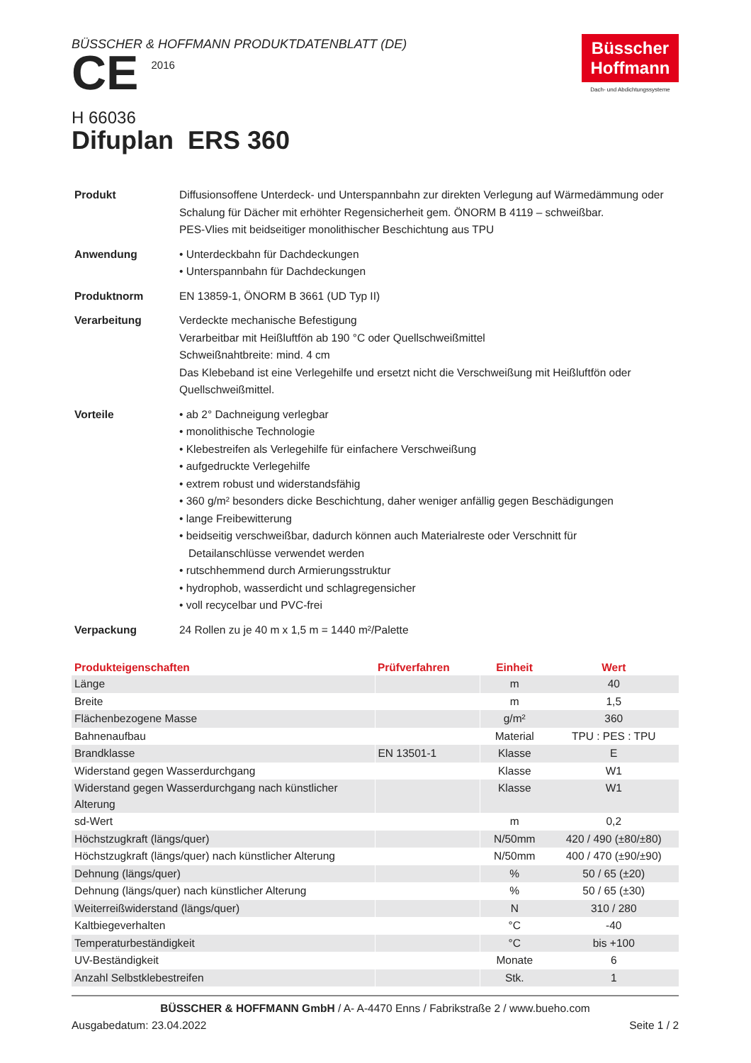BÜSSCHER & HOFFMANN PRODUKTDATENBLATT (DE)
CE 2016
Büsscher
Hoffmann
Dach- und Abdichtungssysteme
H 66036
Difuplan ERS 360
| Produkt | Diffusionsoffene Unterdeck- und Unterspannbahn zur direkten Verlegung auf Wärmedämmung oder Schalung für Dächer mit erhöhter Regensicherheit gem. ÖNORM B 4119 – schweißbar. PES-Vlies mit beidseitiger monolithischer Beschichtung aus TPU |
| Anwendung | • Unterdeckbahn für Dachdeckungen • Unterspannbahn für Dachdeckungen |
| Produktnorm | EN 13859-1, ÖNORM B 3661 (UD Typ II) |
| Verarbeitung | Verdeckte mechanische Befestigung Verarbeitbar mit Heißluftfön ab 190 °C oder Quellschweißmittel Schweißnahtbreite: mind. 4 cm Das Klebeband ist eine Verlegehilfe und ersetzt nicht die Verschweißung mit Heißluftfön oder Quellschweißmittel. |
| Vorteile | • ab 2° Dachneigung verlegbar • monolithische Technologie • Klebestreifen als Verlegehilfe für einfachere Verschweißung • aufgedruckte Verlegehilfe • extrem robust und widerstandsfähig • 360 g/m² besonders dicke Beschichtung, daher weniger anfällig gegen Beschädigungen • lange Freibewitterung • beidseitig verschweißbar, dadurch können auch Materialreste oder Verschnitt für Detailanschlüsse verwendet werden • rutschhemmend durch Armierungsstruktur • hydrophob, wasserdicht und schlagregensicher • voll recycelbar und PVC-frei |
| Verpackung | 24 Rollen zu je 40 m x 1,5 m = 1440 m²/Palette |
| Produkteigenschaften | Prüfverfahren | Einheit | Wert |
| --- | --- | --- | --- |
| Länge | | m | 40 |
| Breite | | m | 1,5 |
| Flächenbezogene Masse | | g/m² | 360 |
| Bahnenaufbau | | Material | TPU : PES : TPU |
| Brandklasse | EN 13501-1 | Klasse | E |
| Widerstand gegen Wasserdurchgang | | Klasse | W1 |
| Widerstand gegen Wasserdurchgang nach künstlicher Alterung | | Klasse | W1 |
| sd-Wert | | m | 0,2 |
| Höchstzugkraft (längs/quer) | | N/50mm | 420 / 490 (±80/±80) |
| Höchstzugkraft (längs/quer) nach künstlicher Alterung | | N/50mm | 400 / 470 (±90/±90) |
| Dehnung (längs/quer) | | % | 50 / 65 (±20) |
| Dehnung (längs/quer) nach künstlicher Alterung | | % | 50 / 65 (±30) |
| Weiterreißwiderstand (längs/quer) | | N | 310 / 280 |
| Kaltbiegeverhalten | | °C | -40 |
| Temperaturbeständigkeit | | °C | bis +100 |
| UV-Beständigkeit | | Monate | 6 |
| Anzahl Selbstklebestreifen | | Stk. | 1 |
BÜSSCHER & HOFFMANN GmbH / A- A-4470 Enns / Fabrikstraße 2 / www.bueho.com
Ausgabedatum: 23.04.2022 Seite 1 / 2